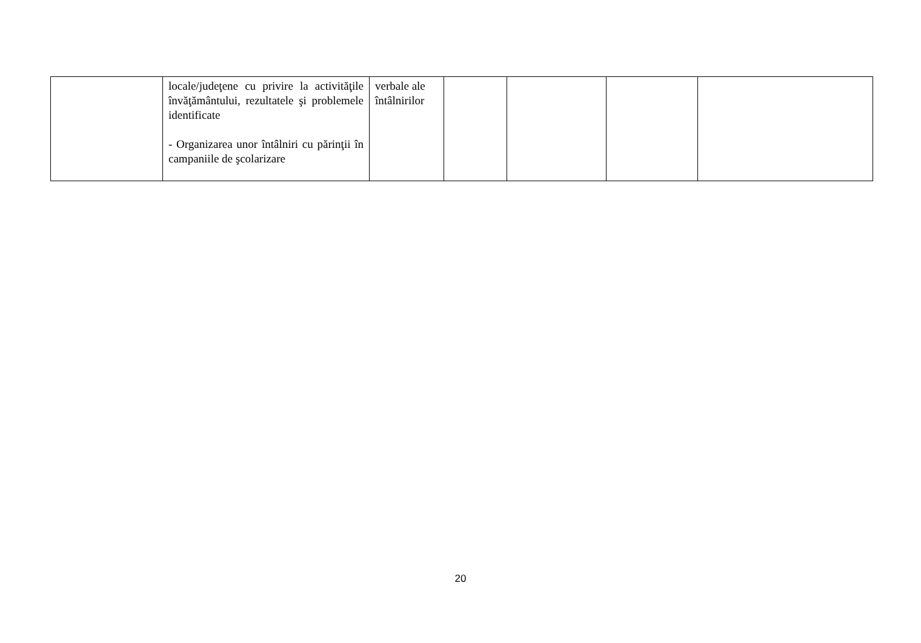| | locale/judeţene cu privire la activităţile învăţământului, rezultatele şi problemele identificate - Organizarea unor întâlniri cu părinţii în campaniile de şcolarizare | verbale ale întâlnirilor | | | | |
20